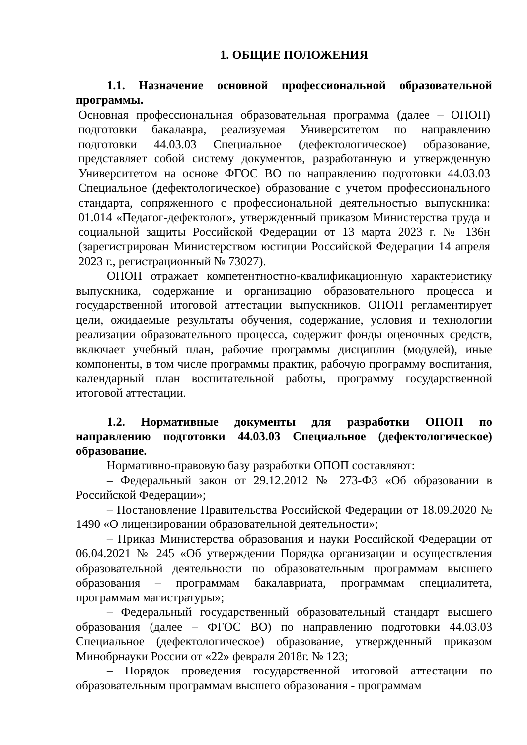1. ОБЩИЕ ПОЛОЖЕНИЯ
1.1. Назначение основной профессиональной образовательной программы.
Основная профессиональная образовательная программа (далее – ОПОП) подготовки бакалавра, реализуемая Университетом по направлению подготовки 44.03.03 Специальное (дефектологическое) образование, представляет собой систему документов, разработанную и утвержденную Университетом на основе ФГОС ВО по направлению подготовки 44.03.03 Специальное (дефектологическое) образование с учетом профессионального стандарта, сопряженного с профессиональной деятельностью выпускника: 01.014 «Педагог-дефектолог», утвержденный приказом Министерства труда и социальной защиты Российской Федерации от 13 марта 2023 г. № 136н (зарегистрирован Министерством юстиции Российской Федерации 14 апреля 2023 г., регистрационный № 73027).
ОПОП отражает компетентностно-квалификационную характеристику выпускника, содержание и организацию образовательного процесса и государственной итоговой аттестации выпускников. ОПОП регламентирует цели, ожидаемые результаты обучения, содержание, условия и технологии реализации образовательного процесса, содержит фонды оценочных средств, включает учебный план, рабочие программы дисциплин (модулей), иные компоненты, в том числе программы практик, рабочую программу воспитания, календарный план воспитательной работы, программу государственной итоговой аттестации.
1.2. Нормативные документы для разработки ОПОП по направлению подготовки 44.03.03 Специальное (дефектологическое) образование.
Нормативно-правовую базу разработки ОПОП составляют:
– Федеральный закон от 29.12.2012 № 273-ФЗ «Об образовании в Российской Федерации»;
– Постановление Правительства Российской Федерации от 18.09.2020 № 1490 «О лицензировании образовательной деятельности»;
– Приказ Министерства образования и науки Российской Федерации от 06.04.2021 № 245 «Об утверждении Порядка организации и осуществления образовательной деятельности по образовательным программам высшего образования – программам бакалавриата, программам специалитета, программам магистратуры»;
– Федеральный государственный образовательный стандарт высшего образования (далее – ФГОС ВО) по направлению подготовки 44.03.03 Специальное (дефектологическое) образование, утвержденный приказом Минобрнауки России от «22» февраля 2018г. № 123;
– Порядок проведения государственной итоговой аттестации по образовательным программам высшего образования - программам